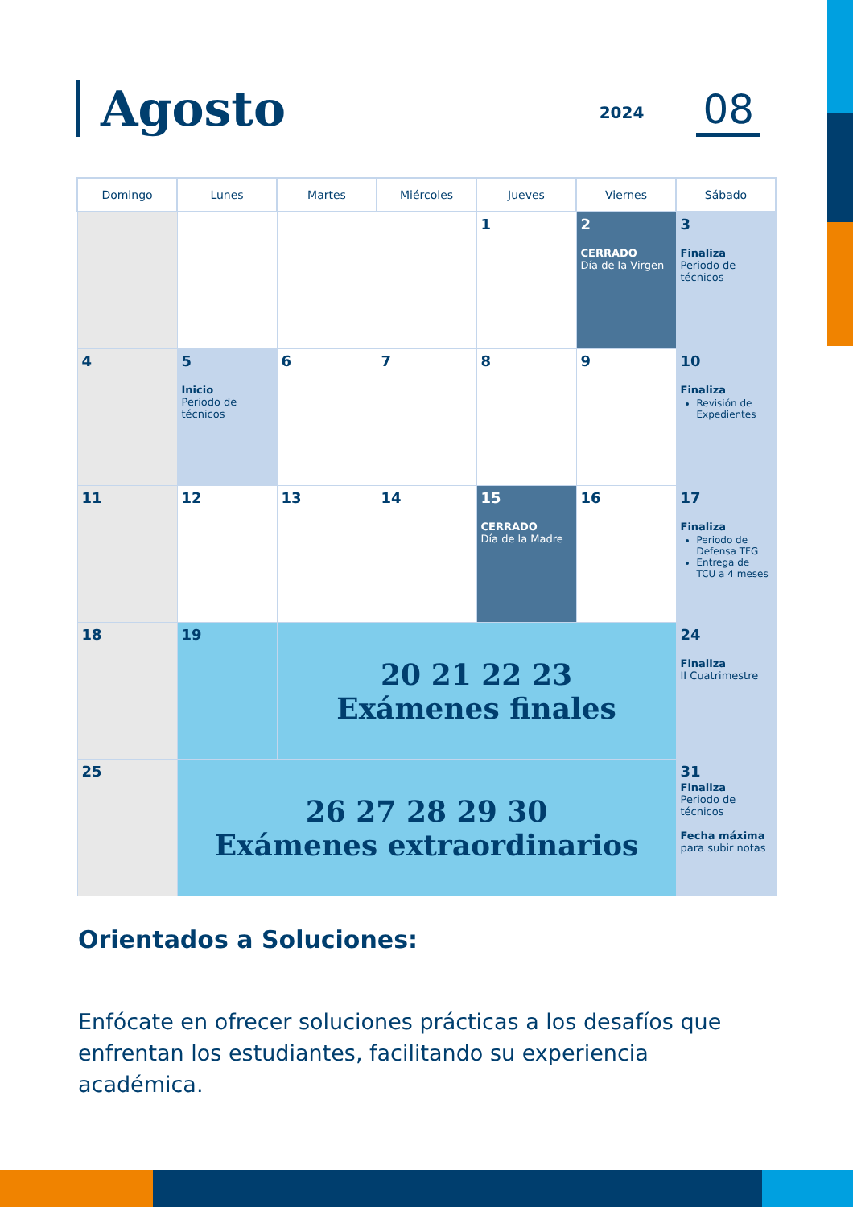Agosto
2024 08
| Domingo | Lunes | Martes | Miércoles | Jueves | Viernes | Sábado |
| --- | --- | --- | --- | --- | --- | --- |
| | | | | 1 | 2 CERRADO Día de la Virgen | 3 Finaliza Periodo de técnicos |
| 4 | 5 Inicio Periodo de técnicos | 6 | 7 | 8 | 9 | 10 Finaliza Revisión de Expedientes |
| 11 | 12 | 13 | 14 | 15 CERRADO Día de la Madre | 16 | 17 Finaliza Periodo de Defensa TFG Entrega de TCU a 4 meses |
| 18 | 19 | 20 21 22 23 Exámenes finales | | | | 24 Finaliza II Cuatrimestre |
| 25 | 26 27 28 29 30 Exámenes extraordinarios | | | | | 31 Finaliza Periodo de técnicos Fecha máxima para subir notas |
Orientados a Soluciones:
Enfócate en ofrecer soluciones prácticas a los desafíos que enfrentan los estudiantes, facilitando su experiencia académica.